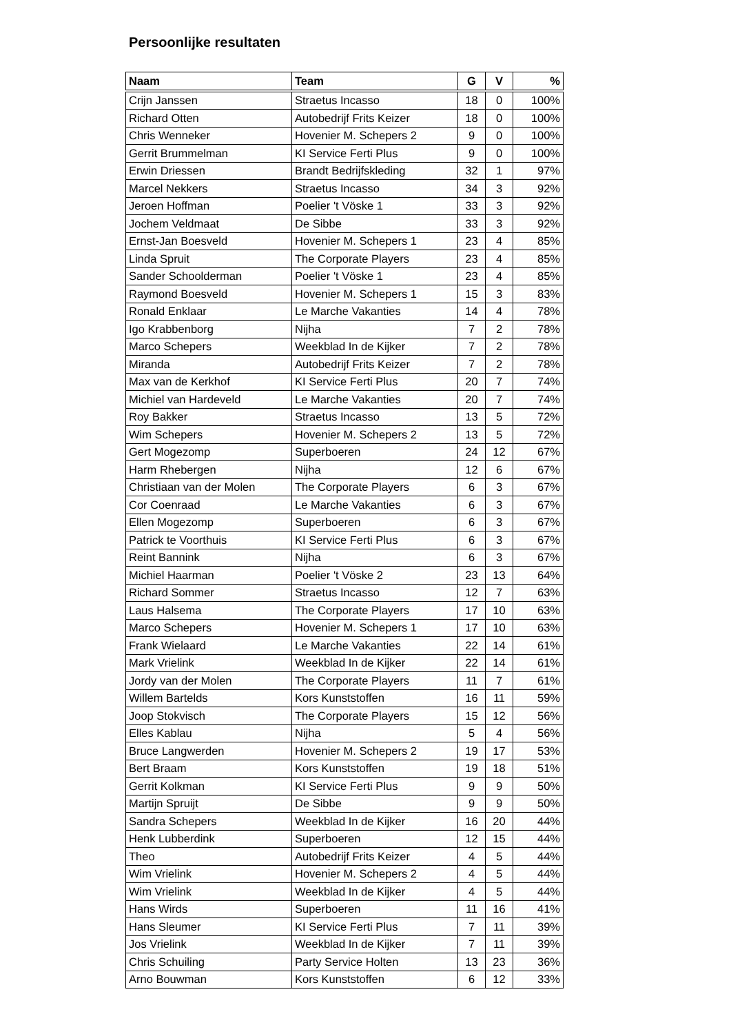Persoonlijke resultaten
| Naam | Team | G | V | % |
| --- | --- | --- | --- | --- |
| Crijn Janssen | Straetus Incasso | 18 | 0 | 100% |
| Richard Otten | Autobedrijf Frits Keizer | 18 | 0 | 100% |
| Chris Wenneker | Hovenier M. Schepers 2 | 9 | 0 | 100% |
| Gerrit Brummelman | KI Service Ferti Plus | 9 | 0 | 100% |
| Erwin Driessen | Brandt Bedrijfskleding | 32 | 1 | 97% |
| Marcel Nekkers | Straetus Incasso | 34 | 3 | 92% |
| Jeroen Hoffman | Poelier 't Vöske 1 | 33 | 3 | 92% |
| Jochem Veldmaat | De Sibbe | 33 | 3 | 92% |
| Ernst-Jan Boesveld | Hovenier M. Schepers 1 | 23 | 4 | 85% |
| Linda Spruit | The Corporate Players | 23 | 4 | 85% |
| Sander Schoolderman | Poelier 't Vöske 1 | 23 | 4 | 85% |
| Raymond Boesveld | Hovenier M. Schepers 1 | 15 | 3 | 83% |
| Ronald Enklaar | Le Marche Vakanties | 14 | 4 | 78% |
| Igo Krabbenborg | Nijha | 7 | 2 | 78% |
| Marco Schepers | Weekblad In de Kijker | 7 | 2 | 78% |
| Miranda | Autobedrijf Frits Keizer | 7 | 2 | 78% |
| Max van de Kerkhof | KI Service Ferti Plus | 20 | 7 | 74% |
| Michiel van Hardeveld | Le Marche Vakanties | 20 | 7 | 74% |
| Roy Bakker | Straetus Incasso | 13 | 5 | 72% |
| Wim Schepers | Hovenier M. Schepers 2 | 13 | 5 | 72% |
| Gert Mogezomp | Superboeren | 24 | 12 | 67% |
| Harm Rhebergen | Nijha | 12 | 6 | 67% |
| Christiaan van der Molen | The Corporate Players | 6 | 3 | 67% |
| Cor Coenraad | Le Marche Vakanties | 6 | 3 | 67% |
| Ellen Mogezomp | Superboeren | 6 | 3 | 67% |
| Patrick te Voorthuis | KI Service Ferti Plus | 6 | 3 | 67% |
| Reint Bannink | Nijha | 6 | 3 | 67% |
| Michiel Haarman | Poelier 't Vöske 2 | 23 | 13 | 64% |
| Richard Sommer | Straetus Incasso | 12 | 7 | 63% |
| Laus Halsema | The Corporate Players | 17 | 10 | 63% |
| Marco Schepers | Hovenier M. Schepers 1 | 17 | 10 | 63% |
| Frank Wielaard | Le Marche Vakanties | 22 | 14 | 61% |
| Mark Vrielink | Weekblad In de Kijker | 22 | 14 | 61% |
| Jordy van der Molen | The Corporate Players | 11 | 7 | 61% |
| Willem Bartelds | Kors Kunststoffen | 16 | 11 | 59% |
| Joop Stokvisch | The Corporate Players | 15 | 12 | 56% |
| Elles Kablau | Nijha | 5 | 4 | 56% |
| Bruce Langwerden | Hovenier M. Schepers 2 | 19 | 17 | 53% |
| Bert Braam | Kors Kunststoffen | 19 | 18 | 51% |
| Gerrit Kolkman | KI Service Ferti Plus | 9 | 9 | 50% |
| Martijn Spruijt | De Sibbe | 9 | 9 | 50% |
| Sandra Schepers | Weekblad In de Kijker | 16 | 20 | 44% |
| Henk Lubberdink | Superboeren | 12 | 15 | 44% |
| Theo | Autobedrijf Frits Keizer | 4 | 5 | 44% |
| Wim Vrielink | Hovenier M. Schepers 2 | 4 | 5 | 44% |
| Wim Vrielink | Weekblad In de Kijker | 4 | 5 | 44% |
| Hans Wirds | Superboeren | 11 | 16 | 41% |
| Hans Sleumer | KI Service Ferti Plus | 7 | 11 | 39% |
| Jos Vrielink | Weekblad In de Kijker | 7 | 11 | 39% |
| Chris Schuiling | Party Service Holten | 13 | 23 | 36% |
| Arno Bouwman | Kors Kunststoffen | 6 | 12 | 33% |